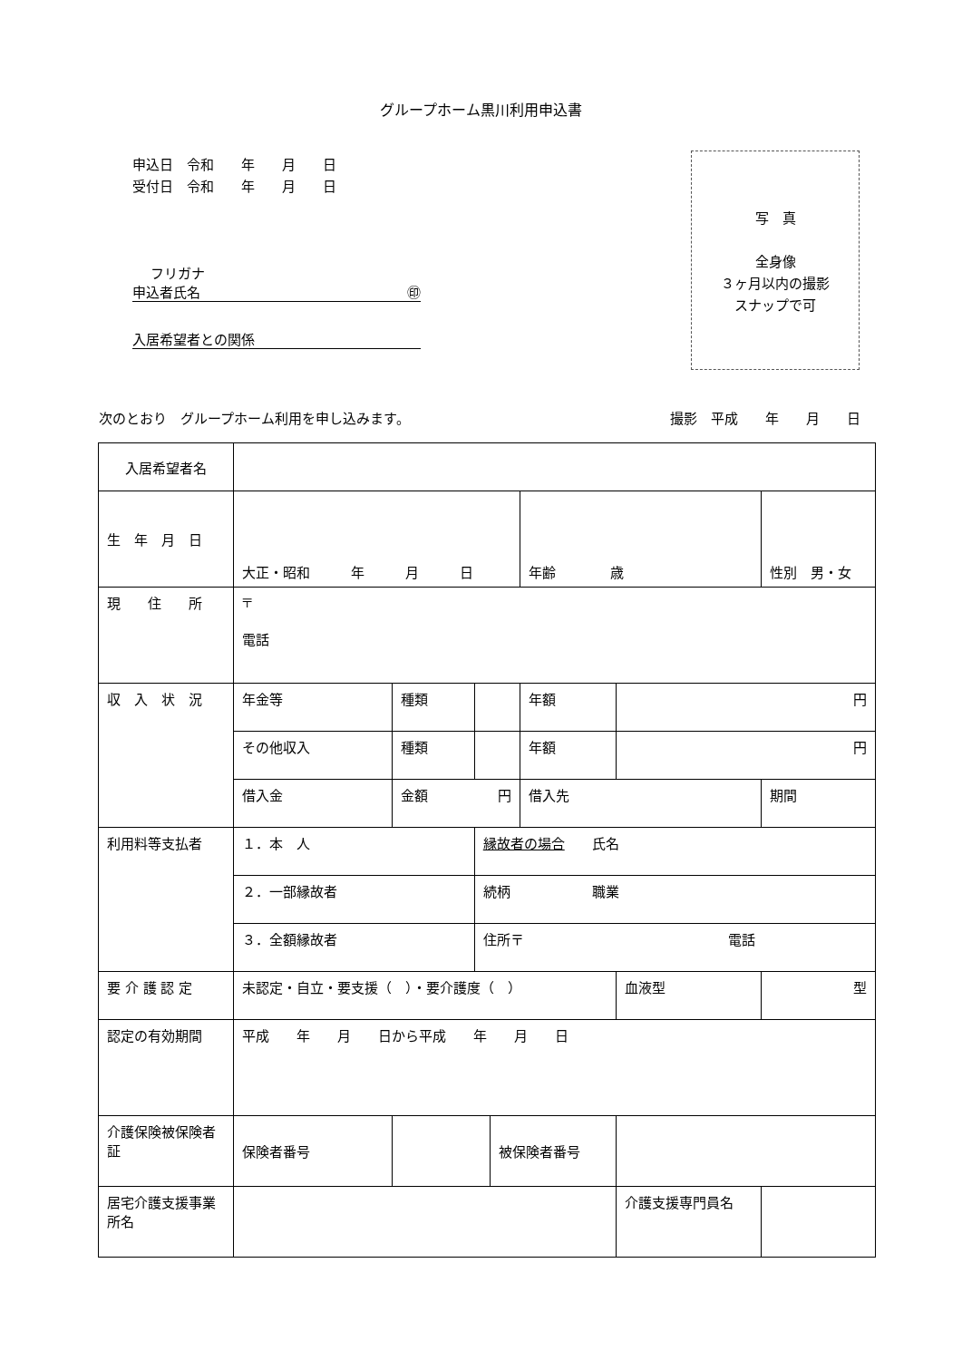グループホーム黒川利用申込書
申込日　令和　　年　　月　　日
受付日　令和　　年　　月　　日
フリガナ
申込者氏名 ㊞
入居希望者との関係
写　真
全身像
３ヶ月以内の撮影
スナップで可
次のとおり　グループホーム利用を申し込みます。 撮影　平成　　年　　月　　日
| 入居希望者名 | | | | | | | |
| 生 年 月 日 | 大正・昭和 年 月 日 | | | | 年齢 歳 | | 性別 男・女 |
| 現 住 所 | 〒 電話 | | | | | | |
| 収 入 状 況 | 年金等 | 種類 | | | 年額 | 円 | |
| | その他収入 | 種類 | | | 年額 | 円 | |
| | 借入金 | 金額 円 | | | 借入先 | | 期間 |
| 利用料等支払者 | １．本 人 | | 縁故者の場合 氏名 | | | | |
| | ２．一部縁故者 | | 続柄 職業 | | | | |
| | ３．全額縁故者 | | 住所〒 電話 | | | | |
| 要 介 護 認 定 | 未認定・自立・要支援（ ）・要介護度（ ） | | | | | 血液型 | 型 |
| 認定の有効期間 | 平成 年 月 日から平成 年 月 日 | | | | | | |
| 介護保険被保険者証 | 保険者番号 | | | 被保険者番号 | | | |
| 居宅介護支援事業所名 | | | | | | 介護支援専門員名 | |